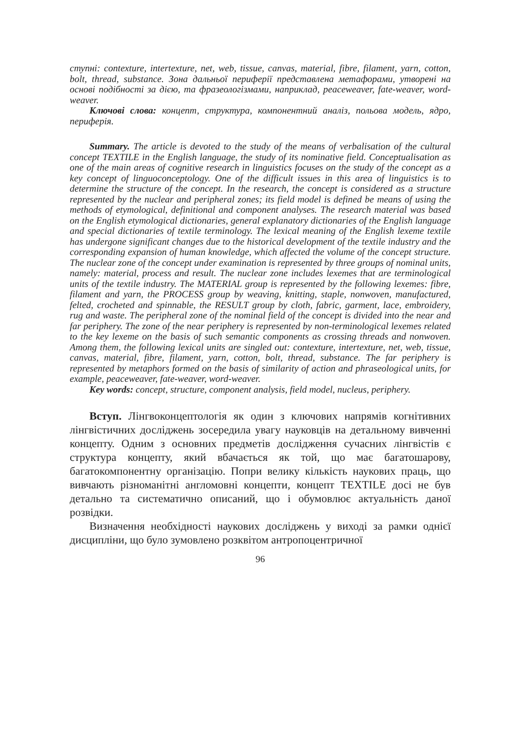ступні: contexture, intertexture, net, web, tissue, canvas, material, fibre, filament, yarn, cotton, bolt, thread, substance. Зона дальньої периферії представлена метафорами, утворені на основі подібності за дією, та фразеологізмами, наприклад, peaceweaver, fate-weaver, word-weaver.
Ключові слова: концепт, структура, компонентний аналіз, польова модель, ядро, периферія.
Summary. The article is devoted to the study of the means of verbalisation of the cultural concept TEXTILE in the English language, the study of its nominative field. Conceptualisation as one of the main areas of cognitive research in linguistics focuses on the study of the concept as a key concept of linguoconceptology. One of the difficult issues in this area of linguistics is to determine the structure of the concept. In the research, the concept is considered as a structure represented by the nuclear and peripheral zones; its field model is defined be means of using the methods of etymological, definitional and component analyses. The research material was based on the English etymological dictionaries, general explanatory dictionaries of the English language and special dictionaries of textile terminology. The lexical meaning of the English lexeme textile has undergone significant changes due to the historical development of the textile industry and the corresponding expansion of human knowledge, which affected the volume of the concept structure. The nuclear zone of the concept under examination is represented by three groups of nominal units, namely: material, process and result. The nuclear zone includes lexemes that are terminological units of the textile industry. The MATERIAL group is represented by the following lexemes: fibre, filament and yarn, the PROCESS group by weaving, knitting, staple, nonwoven, manufactured, felted, crocheted and spinnable, the RESULT group by cloth, fabric, garment, lace, embroidery, rug and waste. The peripheral zone of the nominal field of the concept is divided into the near and far periphery. The zone of the near periphery is represented by non-terminological lexemes related to the key lexeme on the basis of such semantic components as crossing threads and nonwoven. Among them, the following lexical units are singled out: contexture, intertexture, net, web, tissue, canvas, material, fibre, filament, yarn, cotton, bolt, thread, substance. The far periphery is represented by metaphors formed on the basis of similarity of action and phraseological units, for example, peaceweaver, fate-weaver, word-weaver.
Key words: concept, structure, component analysis, field model, nucleus, periphery.
Вступ. Лінгвоконцептологія як один з ключових напрямів когнітивних лінгвістичних досліджень зосередила увагу науковців на детальному вивченні концепту. Одним з основних предметів дослідження сучасних лінгвістів є структура концепту, який вбачається як той, що має багатошарову, багатокомпонентну організацію. Попри велику кількість наукових праць, що вивчають різноманітні англомовні концепти, концепт TEXTILE досі не був детально та систематично описаний, що і обумовлює актуальність даної розвідки.
Визначення необхідності наукових досліджень у виході за рамки однієї дисципліни, що було зумовлено розквітом антропоцентричної
96